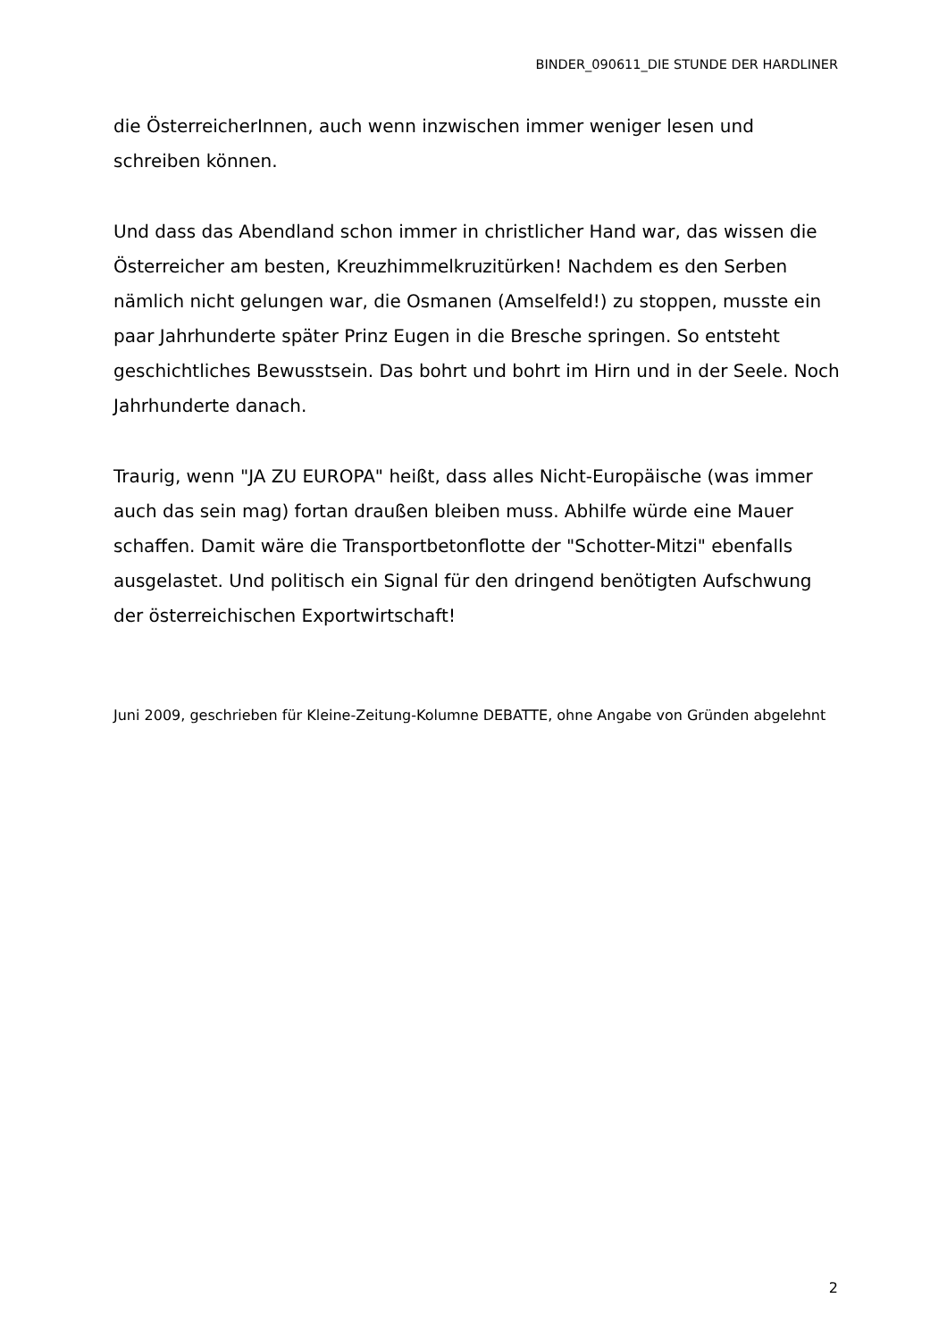BINDER_090611_DIE STUNDE DER HARDLINER
die ÖsterreicherInnen, auch wenn inzwischen immer weniger lesen und schreiben können.
Und dass das Abendland schon immer in christlicher Hand war, das wissen die Österreicher am besten, Kreuzhimmelkruzitürken! Nachdem es den Serben nämlich nicht gelungen war, die Osmanen (Amselfeld!) zu stoppen, musste ein paar Jahrhunderte später Prinz Eugen in die Bresche springen. So entsteht geschichtliches Bewusstsein. Das bohrt und bohrt im Hirn und in der Seele. Noch Jahrhunderte danach.
Traurig, wenn "JA ZU EUROPA" heißt, dass alles Nicht-Europäische (was immer auch das sein mag) fortan draußen bleiben muss. Abhilfe würde eine Mauer schaffen. Damit wäre die Transportbetonflotte der "Schotter-Mitzi" ebenfalls ausgelastet. Und politisch ein Signal für den dringend benötigten Aufschwung der österreichischen Exportwirtschaft!
Juni 2009, geschrieben für Kleine-Zeitung-Kolumne DEBATTE, ohne Angabe von Gründen abgelehnt
2